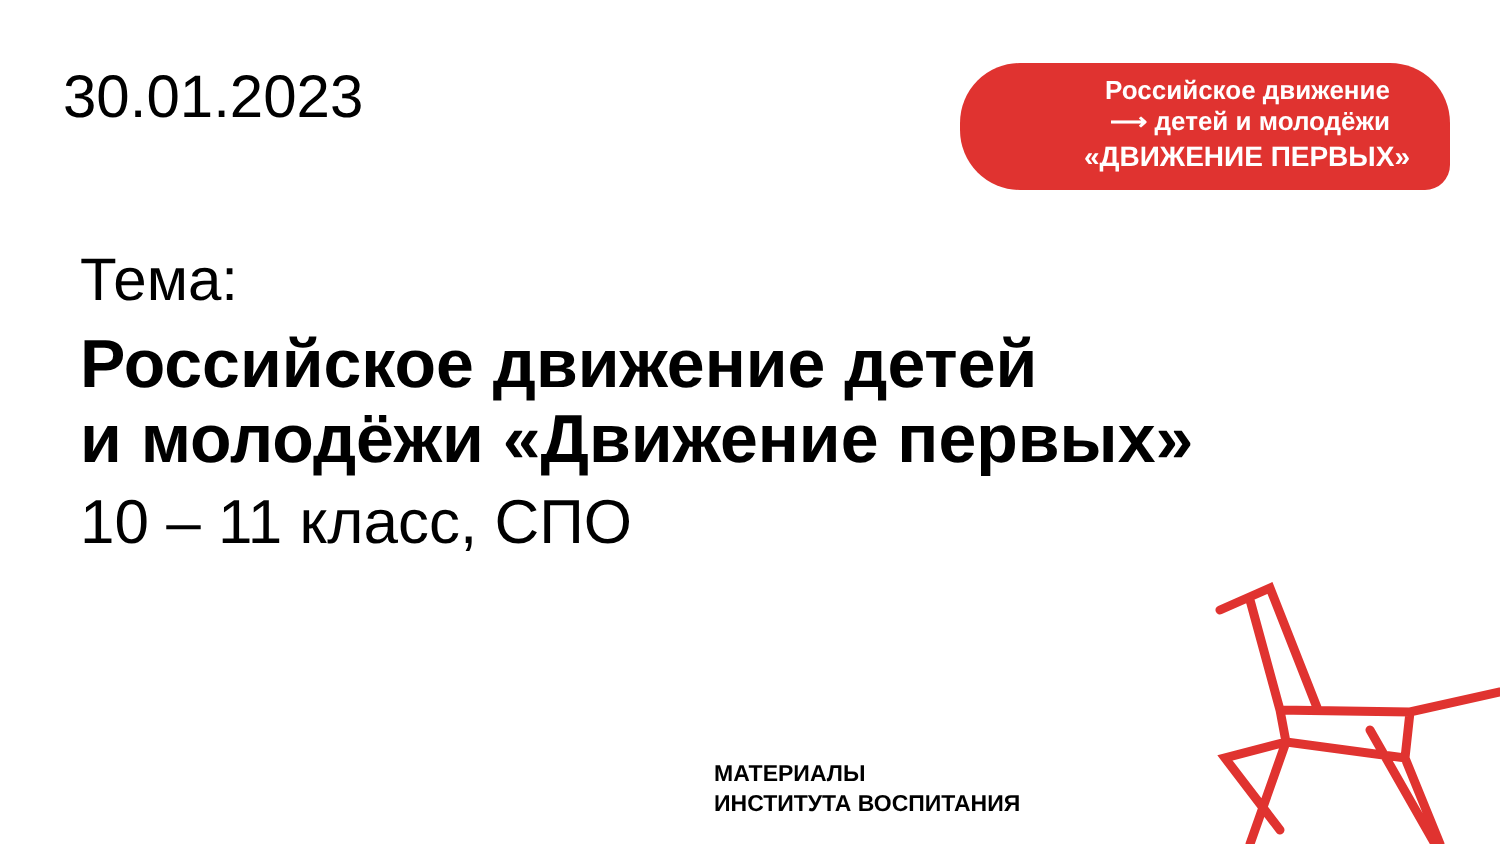30.01.2023
Российское движение
⟶ детей и молодёжи
«ДВИЖЕНИЕ ПЕРВЫХ»
Тема:
Российское движение детей
и молодёжи «Движение первых»
10 – 11 класс, СПО
МАТЕРИАЛЫ
ИНСТИТУТА ВОСПИТАНИЯ